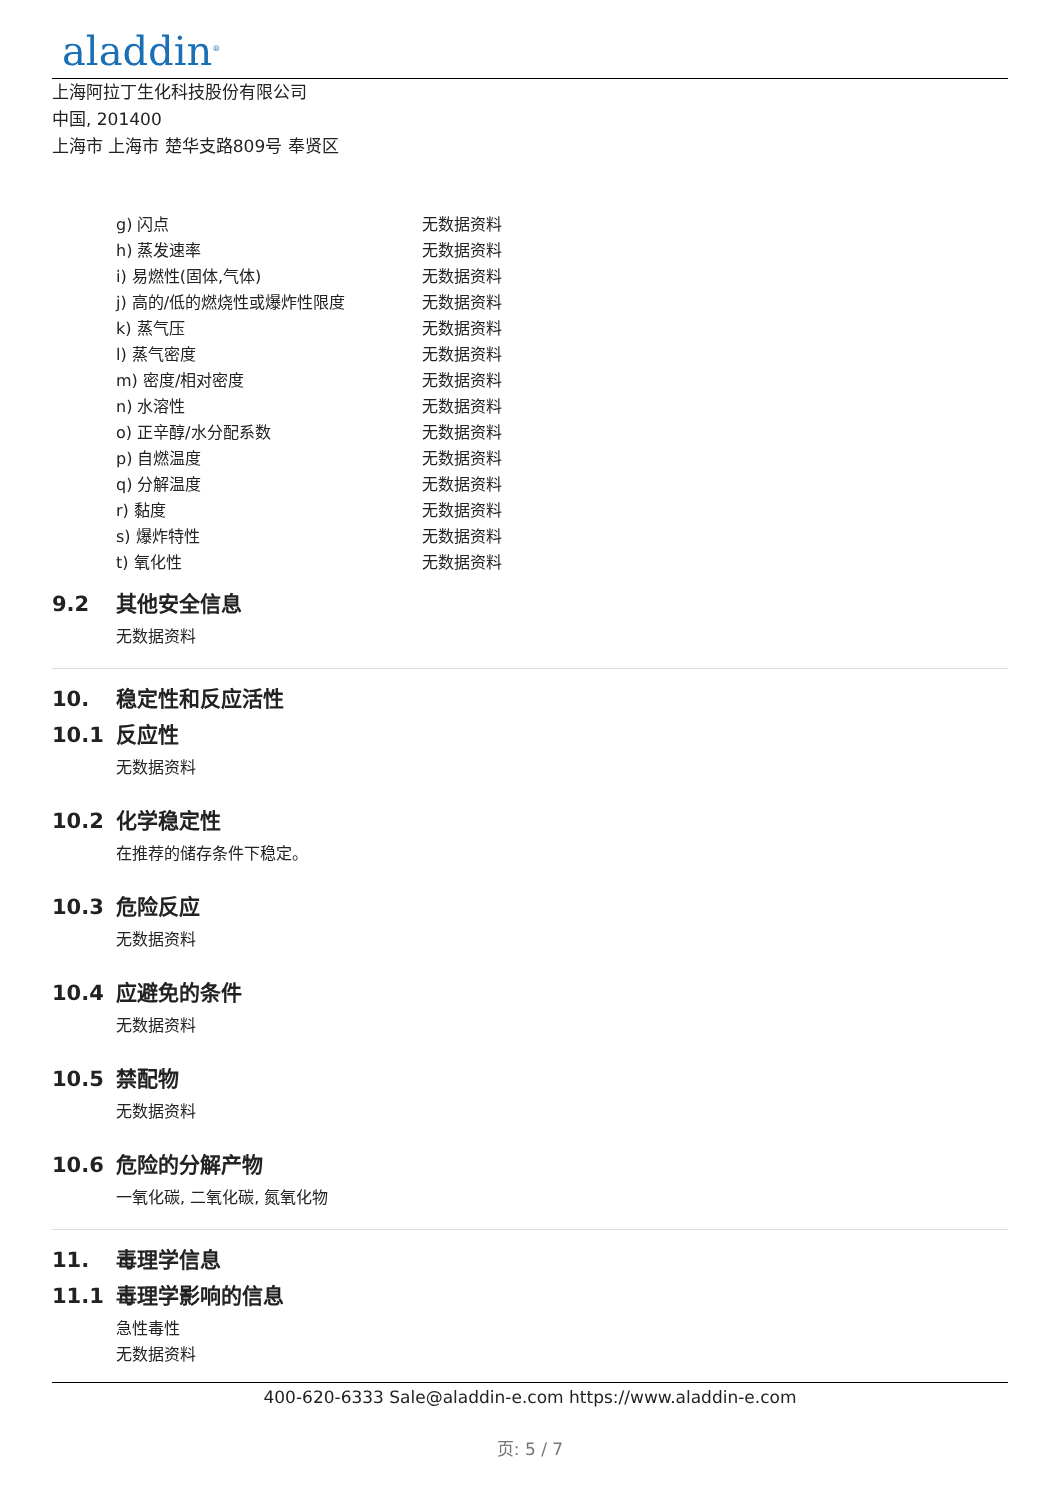aladdin<sup>®</sup>
上海阿拉丁生化科技股份有限公司
中国, 201400
上海市 上海市 楚华支路809号 奉贤区
| g) 闪点 | 无数据资料 |
| h) 蒸发速率 | 无数据资料 |
| i) 易燃性(固体,气体) | 无数据资料 |
| j) 高的/低的燃烧性或爆炸性限度 | 无数据资料 |
| k) 蒸气压 | 无数据资料 |
| l) 蒸气密度 | 无数据资料 |
| m) 密度/相对密度 | 无数据资料 |
| n) 水溶性 | 无数据资料 |
| o) 正辛醇/水分配系数 | 无数据资料 |
| p) 自燃温度 | 无数据资料 |
| q) 分解温度 | 无数据资料 |
| r) 黏度 | 无数据资料 |
| s) 爆炸特性 | 无数据资料 |
| t) 氧化性 | 无数据资料 |
9.2 其他安全信息
无数据资料
10. 稳定性和反应活性
10.1 反应性
无数据资料
10.2 化学稳定性
在推荐的储存条件下稳定。
10.3 危险反应
无数据资料
10.4 应避免的条件
无数据资料
10.5 禁配物
无数据资料
10.6 危险的分解产物
一氧化碳, 二氧化碳, 氮氧化物
11. 毒理学信息
11.1 毒理学影响的信息
急性毒性
无数据资料
400-620-6333 Sale@aladdin-e.com https://www.aladdin-e.com
页: 5 / 7